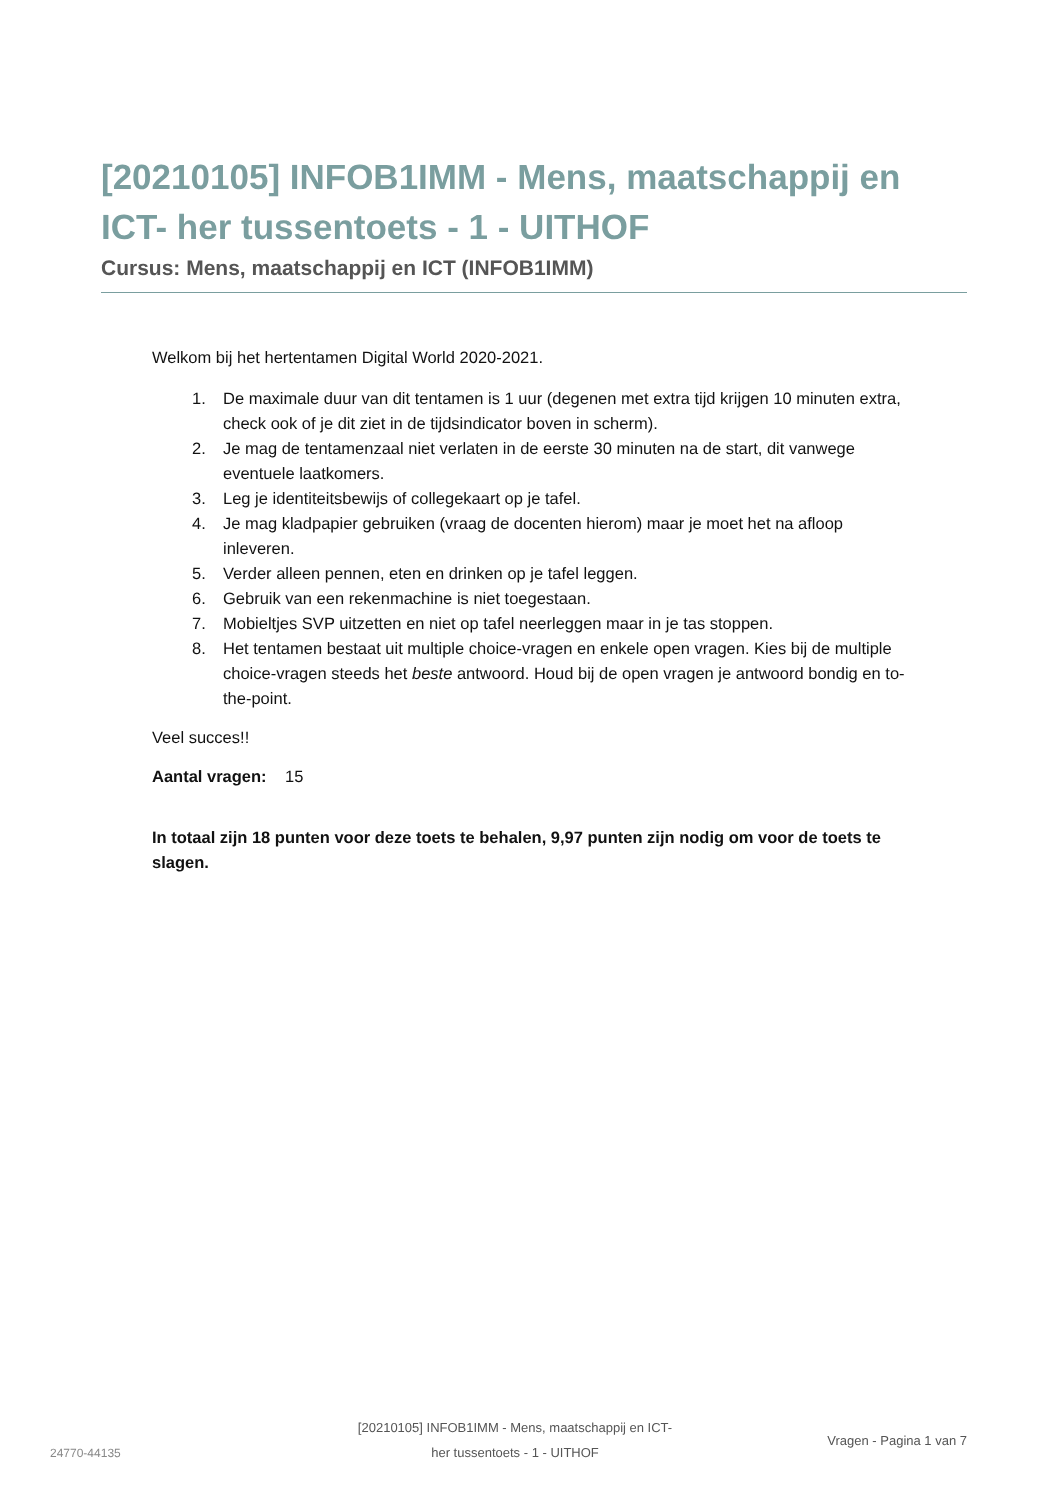[20210105] INFOB1IMM - Mens, maatschappij en ICT- her tussentoets - 1 - UITHOF
Cursus: Mens, maatschappij en ICT (INFOB1IMM)
Welkom bij het hertentamen Digital World 2020-2021.
1. De maximale duur van dit tentamen is 1 uur (degenen met extra tijd krijgen 10 minuten extra, check ook of je dit ziet in de tijdsindicator boven in scherm).
2. Je mag de tentamenzaal niet verlaten in de eerste 30 minuten na de start, dit vanwege eventuele laatkomers.
3. Leg je identiteitsbewijs of collegekaart op je tafel.
4. Je mag kladpapier gebruiken (vraag de docenten hierom) maar je moet het na afloop inleveren.
5. Verder alleen pennen, eten en drinken op je tafel leggen.
6. Gebruik van een rekenmachine is niet toegestaan.
7. Mobieltjes SVP uitzetten en niet op tafel neerleggen maar in je tas stoppen.
8. Het tentamen bestaat uit multiple choice-vragen en enkele open vragen. Kies bij de multiple choice-vragen steeds het beste antwoord. Houd bij de open vragen je antwoord bondig en to-the-point.
Veel succes!!
Aantal vragen: 15
In totaal zijn 18 punten voor deze toets te behalen, 9,97 punten zijn nodig om voor de toets te slagen.
24770-44135
[20210105] INFOB1IMM - Mens, maatschappij en ICT-
her tussentoets - 1 - UITHOF
Vragen - Pagina 1 van 7